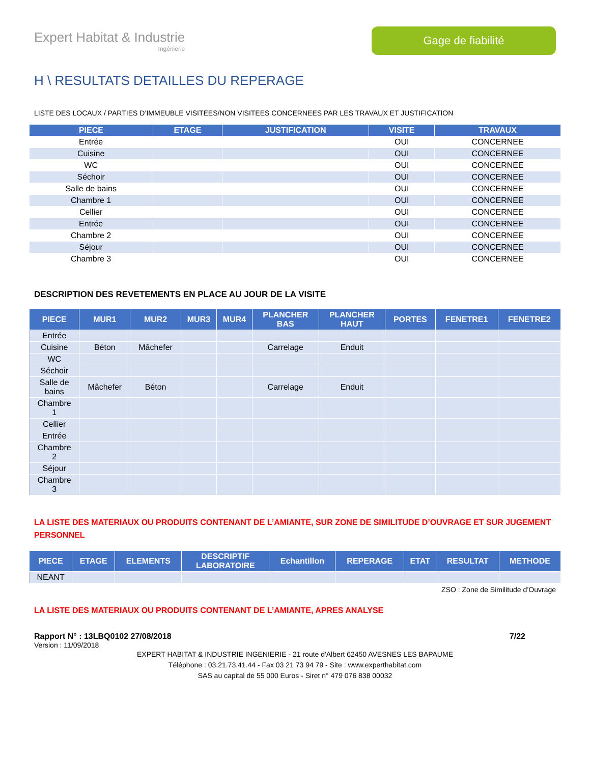Expert Habitat & Industrie
Ingénierie
Gage de fiabilité
H \ RESULTATS DETAILLES DU REPERAGE
LISTE DES LOCAUX / PARTIES D’IMMEUBLE VISITEES/NON VISITEES CONCERNEES PAR LES TRAVAUX ET JUSTIFICATION
| PIECE | ETAGE | JUSTIFICATION | VISITE | TRAVAUX |
| --- | --- | --- | --- | --- |
| Entrée | | | OUI | CONCERNEE |
| Cuisine | | | OUI | CONCERNEE |
| WC | | | OUI | CONCERNEE |
| Séchoir | | | OUI | CONCERNEE |
| Salle de bains | | | OUI | CONCERNEE |
| Chambre 1 | | | OUI | CONCERNEE |
| Cellier | | | OUI | CONCERNEE |
| Entrée | | | OUI | CONCERNEE |
| Chambre 2 | | | OUI | CONCERNEE |
| Séjour | | | OUI | CONCERNEE |
| Chambre 3 | | | OUI | CONCERNEE |
DESCRIPTION DES REVETEMENTS EN PLACE AU JOUR DE LA VISITE
| PIECE | MUR1 | MUR2 | MUR3 | MUR4 | PLANCHER BAS | PLANCHER HAUT | PORTES | FENETRE1 | FENETRE2 |
| --- | --- | --- | --- | --- | --- | --- | --- | --- | --- |
| Entrée | | | | | | | | | |
| Cuisine | Béton | Mâchefer | | | Carrelage | Enduit | | | |
| WC | | | | | | | | | |
| Séchoir | | | | | | | | | |
| Salle de bains | Mâchefer | Béton | | | Carrelage | Enduit | | | |
| Chambre 1 | | | | | | | | | |
| Cellier | | | | | | | | | |
| Entrée | | | | | | | | | |
| Chambre 2 | | | | | | | | | |
| Séjour | | | | | | | | | |
| Chambre 3 | | | | | | | | | |
LA LISTE DES MATERIAUX OU PRODUITS CONTENANT DE L’AMIANTE, SUR ZONE DE SIMILITUDE D’OUVRAGE ET SUR JUGEMENT PERSONNEL
| PIECE | ETAGE | ELEMENTS | DESCRIPTIF LABORATOIRE | Echantillon | REPERAGE | ETAT | RESULTAT | METHODE |
| --- | --- | --- | --- | --- | --- | --- | --- | --- |
| NEANT | | | | | | | | |
ZSO : Zone de Similitude d’Ouvrage
LA LISTE DES MATERIAUX OU PRODUITS CONTENANT DE L’AMIANTE, APRES ANALYSE
Rapport N° : 13LBQ0102 27/08/2018 7/22
Version : 11/09/2018
EXPERT HABITAT & INDUSTRIE INGENIERIE - 21 route d'Albert 62450 AVESNES LES BAPAUME
Téléphone : 03.21.73.41.44 - Fax 03 21 73 94 79 - Site : www.experthabitat.com
SAS au capital de 55 000 Euros - Siret n° 479 076 838 00032